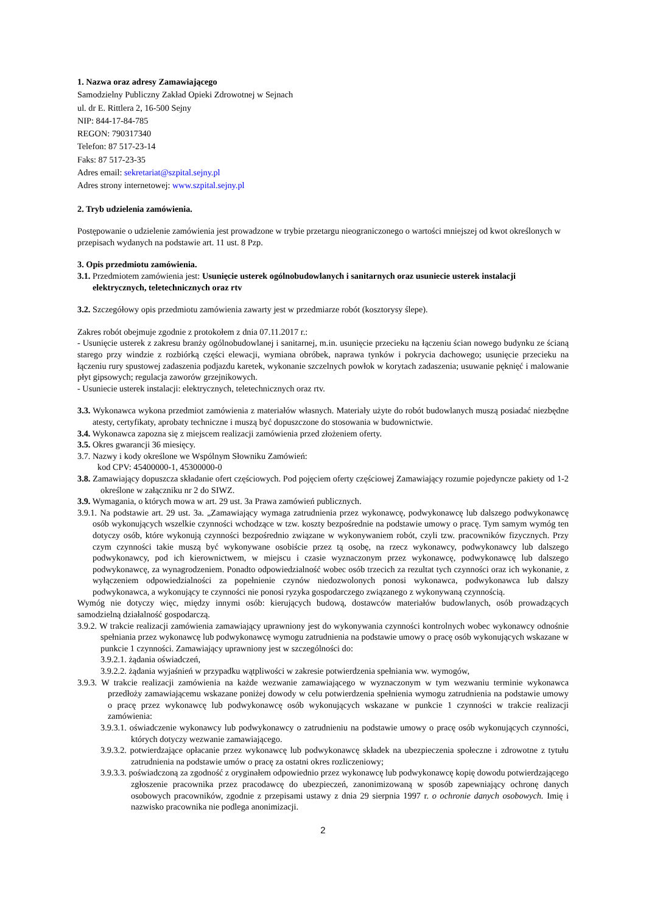1. Nazwa oraz adresy Zamawiającego
Samodzielny Publiczny Zakład Opieki Zdrowotnej w Sejnach
ul. dr E. Rittlera 2, 16-500 Sejny
NIP: 844-17-84-785
REGON: 790317340
Telefon: 87 517-23-14
Faks: 87 517-23-35
Adres email: sekretariat@szpital.sejny.pl
Adres strony internetowej: www.szpital.sejny.pl
2. Tryb udzielenia zamówienia.
Postępowanie o udzielenie zamówienia jest prowadzone w trybie przetargu nieograniczonego o wartości mniejszej od kwot określonych w przepisach wydanych na podstawie art. 11 ust. 8 Pzp.
3. Opis przedmiotu zamówienia.
3.1. Przedmiotem zamówienia jest: Usunięcie usterek ogólnobudowlanych i sanitarnych oraz usuniecie usterek instalacji elektrycznych, teletechnicznych oraz rtv
3.2. Szczegółowy opis przedmiotu zamówienia zawarty jest w przedmiarze robót (kosztorysy ślepe).
Zakres robót obejmuje zgodnie z protokołem z dnia 07.11.2017 r.:
- Usunięcie usterek z zakresu branży ogólnobudowlanej i sanitarnej, m.in. usunięcie przecieku na łączeniu ścian nowego budynku ze ścianą starego przy windzie z rozbiórką części elewacji, wymiana obróbek, naprawa tynków i pokrycia dachowego; usunięcie przecieku na łączeniu rury spustowej zadaszenia podjazdu karetek, wykonanie szczelnych powłok w korytach zadaszenia; usuwanie pęknięć i malowanie płyt gipsowych; regulacja zaworów grzejnikowych.
- Usuniecie usterek instalacji: elektrycznych, teletechnicznych oraz rtv.
3.3. Wykonawca wykona przedmiot zamówienia z materiałów własnych. Materiały użyte do robót budowlanych muszą posiadać niezbędne atesty, certyfikaty, aprobaty techniczne i muszą być dopuszczone do stosowania w budownictwie.
3.4. Wykonawca zapozna się z miejscem realizacji zamówienia przed złożeniem oferty.
3.5. Okres gwarancji 36 miesięcy.
3.7. Nazwy i kody określone we Wspólnym Słowniku Zamówień:
kod CPV: 45400000-1, 45300000-0
3.8. Zamawiający dopuszcza składanie ofert częściowych. Pod pojęciem oferty częściowej Zamawiający rozumie pojedyncze pakiety od 1-2 określone w załączniku nr 2 do SIWZ.
3.9. Wymagania, o których mowa w art. 29 ust. 3a Prawa zamówień publicznych.
3.9.1. Na podstawie art. 29 ust. 3a. „Zamawiający wymaga zatrudnienia przez wykonawcę, podwykonawcę lub dalszego podwykonawcę osób wykonujących wszelkie czynności wchodzące w tzw. koszty bezpośrednie na podstawie umowy o pracę. Tym samym wymóg ten dotyczy osób, które wykonują czynności bezpośrednio związane w wykonywaniem robót, czyli tzw. pracowników fizycznych. Przy czym czynności takie muszą być wykonywane osobiście przez tą osobę, na rzecz wykonawcy, podwykonawcy lub dalszego podwykonawcy, pod ich kierownictwem, w miejscu i czasie wyznaczonym przez wykonawcę, podwykonawcę lub dalszego podwykonawcę, za wynagrodzeniem. Ponadto odpowiedzialność wobec osób trzecich za rezultat tych czynności oraz ich wykonanie, z wyłączeniem odpowiedzialności za popełnienie czynów niedozwolonych ponosi wykonawca, podwykonawca lub dalszy podwykonawca, a wykonujący te czynności nie ponosi ryzyka gospodarczego związanego z wykonywaną czynnością.
Wymóg nie dotyczy więc, między innymi osób: kierujących budową, dostawców materiałów budowlanych, osób prowadzących samodzielną działalność gospodarczą.
3.9.2. W trakcie realizacji zamówienia zamawiający uprawniony jest do wykonywania czynności kontrolnych wobec wykonawcy odnośnie spełniania przez wykonawcę lub podwykonawcę wymogu zatrudnienia na podstawie umowy o pracę osób wykonujących wskazane w punkcie 1 czynności. Zamawiający uprawniony jest w szczególności do:
3.9.2.1. żądania oświadczeń,
3.9.2.2. żądania wyjaśnień w przypadku wątpliwości w zakresie potwierdzenia spełniania ww. wymogów,
3.9.3. W trakcie realizacji zamówienia na każde wezwanie zamawiającego w wyznaczonym w tym wezwaniu terminie wykonawca przedłoży zamawiającemu wskazane poniżej dowody w celu potwierdzenia spełnienia wymogu zatrudnienia na podstawie umowy o pracę przez wykonawcę lub podwykonawcę osób wykonujących wskazane w punkcie 1 czynności w trakcie realizacji zamówienia:
3.9.3.1. oświadczenie wykonawcy lub podwykonawcy o zatrudnieniu na podstawie umowy o pracę osób wykonujących czynności, których dotyczy wezwanie zamawiającego.
3.9.3.2. potwierdzające opłacanie przez wykonawcę lub podwykonawcę składek na ubezpieczenia społeczne i zdrowotne z tytułu zatrudnienia na podstawie umów o pracę za ostatni okres rozliczeniowy;
3.9.3.3. poświadczoną za zgodność z oryginałem odpowiednio przez wykonawcę lub podwykonawcę kopię dowodu potwierdzającego zgłoszenie pracownika przez pracodawcę do ubezpieczeń, zanonimizowaną w sposób zapewniający ochronę danych osobowych pracowników, zgodnie z przepisami ustawy z dnia 29 sierpnia 1997 r. o ochronie danych osobowych. Imię i nazwisko pracownika nie podlega anonimizacji.
2